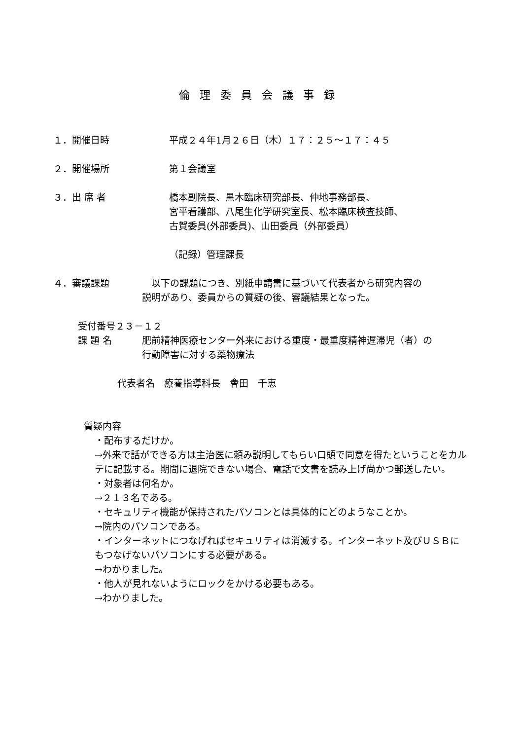倫理委員会議事録
１．開催日時 平成２４年1月２６日（木）１７：２５～１７：４５
２．開催場所 第１会議室
３．出 席 者 橋本副院長、黒木臨床研究部長、仲地事務部長、
宮平看護部、八尾生化学研究室長、松本臨床検査技師、
古賀委員(外部委員)、山田委員（外部委員）
（記録）管理課長
４．審議課題 　以下の課題につき、別紙申請書に基づいて代表者から研究内容の
説明があり、委員からの質疑の後、審議結果となった。
受付番号２３－１２
課 題 名 肥前精神医療センター外来における重度・最重度精神遅滞児（者）の
行動障害に対する薬物療法
代表者名　療養指導科長　會田　千恵
質疑内容
・配布するだけか。
→外来で話ができる方は主治医に頼み説明してもらい口頭で同意を得たということをカルテに記載する。期間に退院できない場合、電話で文書を読み上げ尚かつ郵送したい。
・対象者は何名か。
→２１３名である。
・セキュリティ機能が保持されたパソコンとは具体的にどのようなことか。
→院内のパソコンである。
・インターネットにつなげればセキュリティは消滅する。インターネット及びＵＳＢにもつなげないパソコンにする必要がある。
→わかりました。
・他人が見れないようにロックをかける必要もある。
→わかりました。